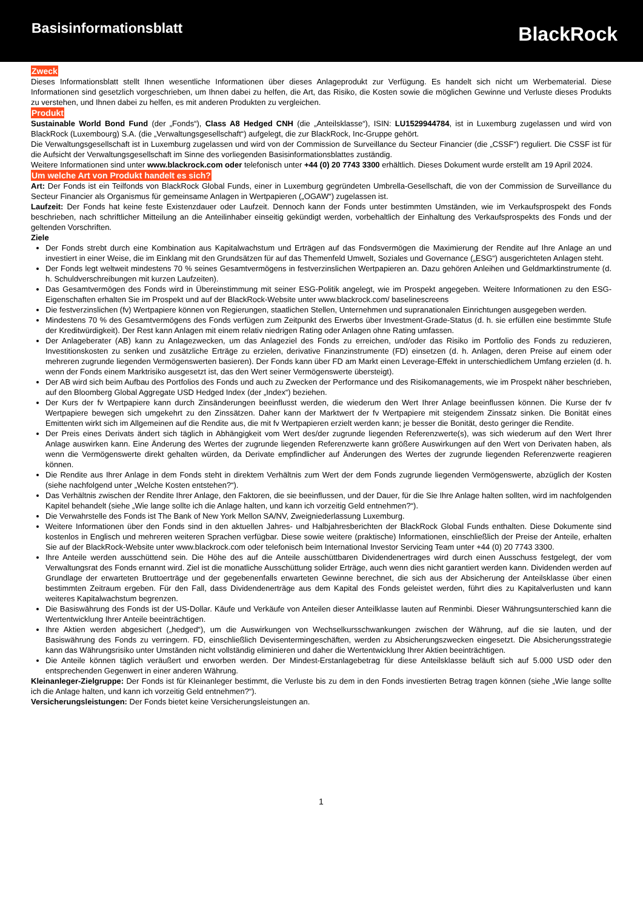Basisinformationsblatt
BlackRock
Zweck
Dieses Informationsblatt stellt Ihnen wesentliche Informationen über dieses Anlageprodukt zur Verfügung. Es handelt sich nicht um Werbematerial. Diese Informationen sind gesetzlich vorgeschrieben, um Ihnen dabei zu helfen, die Art, das Risiko, die Kosten sowie die möglichen Gewinne und Verluste dieses Produkts zu verstehen, und Ihnen dabei zu helfen, es mit anderen Produkten zu vergleichen.
Produkt
Sustainable World Bond Fund (der „Fonds“), Class A8 Hedged CNH (die „Anteilsklasse“), ISIN: LU1529944784, ist in Luxemburg zugelassen und wird von BlackRock (Luxembourg) S.A. (die „Verwaltungsgesellschaft“) aufgelegt, die zur BlackRock, Inc-Gruppe gehört.
Die Verwaltungsgesellschaft ist in Luxemburg zugelassen und wird von der Commission de Surveillance du Secteur Financier (die „CSSF“) reguliert. Die CSSF ist für die Aufsicht der Verwaltungsgesellschaft im Sinne des vorliegenden Basisinformationsblattes zuständig.
Weitere Informationen sind unter www.blackrock.com oder telefonisch unter +44 (0) 20 7743 3300 erhältlich. Dieses Dokument wurde erstellt am 19 April 2024.
Um welche Art von Produkt handelt es sich?
Art: Der Fonds ist ein Teilfonds von BlackRock Global Funds, einer in Luxemburg gegründeten Umbrella-Gesellschaft, die von der Commission de Surveillance du Secteur Financier als Organismus für gemeinsame Anlagen in Wertpapieren („OGAW“) zugelassen ist.
Laufzeit: Der Fonds hat keine feste Existenzdauer oder Laufzeit. Dennoch kann der Fonds unter bestimmten Umständen, wie im Verkaufsprospekt des Fonds beschrieben, nach schriftlicher Mitteilung an die Anteilinhaber einseitig gekündigt werden, vorbehaltlich der Einhaltung des Verkaufsprospekts des Fonds und der geltenden Vorschriften.
Ziele
Der Fonds strebt durch eine Kombination aus Kapitalwachstum und Erträgen auf das Fondsvermögen die Maximierung der Rendite auf Ihre Anlage an und investiert in einer Weise, die im Einklang mit den Grundsätzen für auf das Themenfeld Umwelt, Soziales und Governance („ESG“) ausgerichteten Anlagen steht.
Der Fonds legt weltweit mindestens 70 % seines Gesamtvermögens in festverzinslichen Wertpapieren an. Dazu gehören Anleihen und Geldmarktinstrumente (d. h. Schuldverschreibungen mit kurzen Laufzeiten).
Das Gesamtvermögen des Fonds wird in Übereinstimmung mit seiner ESG-Politik angelegt, wie im Prospekt angegeben. Weitere Informationen zu den ESG-Eigenschaften erhalten Sie im Prospekt und auf der BlackRock-Website unter www.blackrock.com/ baselinescreens
Die festverzinslichen (fv) Wertpapiere können von Regierungen, staatlichen Stellen, Unternehmen und supranationalen Einrichtungen ausgegeben werden.
Mindestens 70 % des Gesamtvermögens des Fonds verfügen zum Zeitpunkt des Erwerbs über Investment-Grade-Status (d. h. sie erfüllen eine bestimmte Stufe der Kreditwürdigkeit). Der Rest kann Anlagen mit einem relativ niedrigen Rating oder Anlagen ohne Rating umfassen.
Der Anlageberater (AB) kann zu Anlagezwecken, um das Anlageziel des Fonds zu erreichen, und/oder das Risiko im Portfolio des Fonds zu reduzieren, Investitionskosten zu senken und zusätzliche Erträge zu erzielen, derivative Finanzinstrumente (FD) einsetzen (d. h. Anlagen, deren Preise auf einem oder mehreren zugrunde liegenden Vermögenswerten basieren). Der Fonds kann über FD am Markt einen Leverage-Effekt in unterschiedlichem Umfang erzielen (d. h. wenn der Fonds einem Marktrisiko ausgesetzt ist, das den Wert seiner Vermögenswerte übersteigt).
Der AB wird sich beim Aufbau des Portfolios des Fonds und auch zu Zwecken der Performance und des Risikomanagements, wie im Prospekt näher beschrieben, auf den Bloomberg Global Aggregate USD Hedged Index (der „Index“) beziehen.
Der Kurs der fv Wertpapiere kann durch Zinsänderungen beeinflusst werden, die wiederum den Wert Ihrer Anlage beeinflussen können. Die Kurse der fv Wertpapiere bewegen sich umgekehrt zu den Zinssätzen. Daher kann der Marktwert der fv Wertpapiere mit steigendem Zinssatz sinken. Die Bonität eines Emittenten wirkt sich im Allgemeinen auf die Rendite aus, die mit fv Wertpapieren erzielt werden kann; je besser die Bonität, desto geringer die Rendite.
Der Preis eines Derivats ändert sich täglich in Abhängigkeit vom Wert des/der zugrunde liegenden Referenzwerte(s), was sich wiederum auf den Wert Ihrer Anlage auswirken kann. Eine Änderung des Wertes der zugrunde liegenden Referenzwerte kann größere Auswirkungen auf den Wert von Derivaten haben, als wenn die Vermögenswerte direkt gehalten würden, da Derivate empfindlicher auf Änderungen des Wertes der zugrunde liegenden Referenzwerte reagieren können.
Die Rendite aus Ihrer Anlage in dem Fonds steht in direktem Verhältnis zum Wert der dem Fonds zugrunde liegenden Vermögenswerte, abzüglich der Kosten (siehe nachfolgend unter „Welche Kosten entstehen?“).
Das Verhältnis zwischen der Rendite Ihrer Anlage, den Faktoren, die sie beeinflussen, und der Dauer, für die Sie Ihre Anlage halten sollten, wird im nachfolgenden Kapitel behandelt (siehe „Wie lange sollte ich die Anlage halten, und kann ich vorzeitig Geld entnehmen?“).
Die Verwahrstelle des Fonds ist The Bank of New York Mellon SA/NV, Zweigniederlassung Luxemburg.
Weitere Informationen über den Fonds sind in den aktuellen Jahres- und Halbjahresberichten der BlackRock Global Funds enthalten. Diese Dokumente sind kostenlos in Englisch und mehreren weiteren Sprachen verfügbar. Diese sowie weitere (praktische) Informationen, einschließlich der Preise der Anteile, erhalten Sie auf der BlackRock-Website unter www.blackrock.com oder telefonisch beim International Investor Servicing Team unter +44 (0) 20 7743 3300.
Ihre Anteile werden ausschüttend sein. Die Höhe des auf die Anteile ausschüttbaren Dividendenertrages wird durch einen Ausschuss festgelegt, der vom Verwaltungsrat des Fonds ernannt wird. Ziel ist die monatliche Ausschüttung solider Erträge, auch wenn dies nicht garantiert werden kann. Dividenden werden auf Grundlage der erwarteten Bruttoerträge und der gegebenenfalls erwarteten Gewinne berechnet, die sich aus der Absicherung der Anteilsklasse über einen bestimmten Zeitraum ergeben. Für den Fall, dass Dividendenerträge aus dem Kapital des Fonds geleistet werden, führt dies zu Kapitalverlusten und kann weiteres Kapitalwachstum begrenzen.
Die Basiswährung des Fonds ist der US-Dollar. Käufe und Verkäufe von Anteilen dieser Anteilklasse lauten auf Renminbi. Dieser Währungsunterschied kann die Wertentwicklung Ihrer Anteile beeinträchtigen.
Ihre Aktien werden abgesichert („hedged“), um die Auswirkungen von Wechselkursschwankungen zwischen der Währung, auf die sie lauten, und der Basiswährung des Fonds zu verringern. FD, einschließlich Devisentermingeschäften, werden zu Absicherungszwecken eingesetzt. Die Absicherungsstrategie kann das Währungsrisiko unter Umständen nicht vollständig eliminieren und daher die Wertentwicklung Ihrer Aktien beeinträchtigen.
Die Anteile können täglich veräußert und erworben werden. Der Mindest-Erstanlagebetrag für diese Anteilsklasse beläuft sich auf 5.000 USD oder den entsprechenden Gegenwert in einer anderen Währung.
Kleinanleger-Zielgruppe: Der Fonds ist für Kleinanleger bestimmt, die Verluste bis zu dem in den Fonds investierten Betrag tragen können (siehe „Wie lange sollte ich die Anlage halten, und kann ich vorzeitig Geld entnehmen?“).
Versicherungsleistungen: Der Fonds bietet keine Versicherungsleistungen an.
1